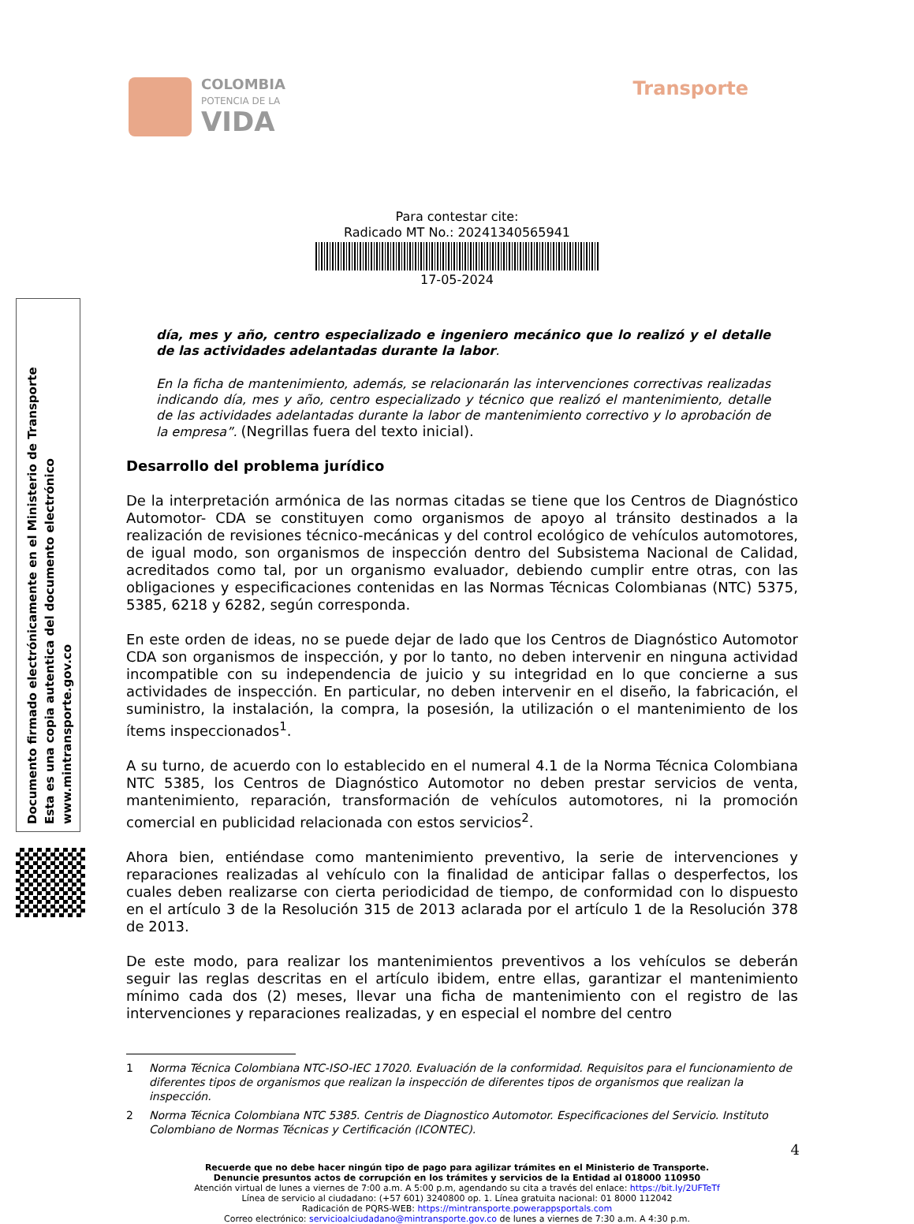COLOMBIA
POTENCIA DE LA
VIDA
Transporte
Para contestar cite:
Radicado MT No.: 20241340565941
17-05-2024
día, mes y año, centro especializado e ingeniero mecánico que lo realizó y el detalle de las actividades adelantadas durante la labor.
En la ficha de mantenimiento, además, se relacionarán las intervenciones correctivas realizadas indicando día, mes y año, centro especializado y técnico que realizó el mantenimiento, detalle de las actividades adelantadas durante la labor de mantenimiento correctivo y lo aprobación de la empresa”. (Negrillas fuera del texto inicial).
Desarrollo del problema jurídico
De la interpretación armónica de las normas citadas se tiene que los Centros de Diagnóstico Automotor- CDA se constituyen como organismos de apoyo al tránsito destinados a la realización de revisiones técnico-mecánicas y del control ecológico de vehículos automotores, de igual modo, son organismos de inspección dentro del Subsistema Nacional de Calidad, acreditados como tal, por un organismo evaluador, debiendo cumplir entre otras, con las obligaciones y especificaciones contenidas en las Normas Técnicas Colombianas (NTC) 5375, 5385, 6218 y 6282, según corresponda.
En este orden de ideas, no se puede dejar de lado que los Centros de Diagnóstico Automotor CDA son organismos de inspección, y por lo tanto, no deben intervenir en ninguna actividad incompatible con su independencia de juicio y su integridad en lo que concierne a sus actividades de inspección. En particular, no deben intervenir en el diseño, la fabricación, el suministro, la instalación, la compra, la posesión, la utilización o el mantenimiento de los ítems inspeccionados<sup>1</sup>.
A su turno, de acuerdo con lo establecido en el numeral 4.1 de la Norma Técnica Colombiana NTC 5385, los Centros de Diagnóstico Automotor no deben prestar servicios de venta, mantenimiento, reparación, transformación de vehículos automotores, ni la promoción comercial en publicidad relacionada con estos servicios<sup>2</sup>.
Ahora bien, entiéndase como mantenimiento preventivo, la serie de intervenciones y reparaciones realizadas al vehículo con la finalidad de anticipar fallas o desperfectos, los cuales deben realizarse con cierta periodicidad de tiempo, de conformidad con lo dispuesto en el artículo 3 de la Resolución 315 de 2013 aclarada por el artículo 1 de la Resolución 378 de 2013.
De este modo, para realizar los mantenimientos preventivos a los vehículos se deberán seguir las reglas descritas en el artículo ibidem, entre ellas, garantizar el mantenimiento mínimo cada dos (2) meses, llevar una ficha de mantenimiento con el registro de las intervenciones y reparaciones realizadas, y en especial el nombre del centro
Documento firmado electrónicamente en el Ministerio de Transporte
Esta es una copia autentica del documento electrónico
www.mintransporte.gov.co
1 Norma Técnica Colombiana NTC-ISO-IEC 17020. Evaluación de la conformidad. Requisitos para el funcionamiento de diferentes tipos de organismos que realizan la inspección de diferentes tipos de organismos que realizan la inspección.
2 Norma Técnica Colombiana NTC 5385. Centris de Diagnostico Automotor. Especificaciones del Servicio. Instituto Colombiano de Normas Técnicas y Certificación (ICONTEC).
4
Recuerde que no debe hacer ningún tipo de pago para agilizar trámites en el Ministerio de Transporte.
Denuncie presuntos actos de corrupción en los trámites y servicios de la Entidad al 018000 110950
Atención virtual de lunes a viernes de 7:00 a.m. A 5:00 p.m, agendando su cita a través del enlace: https://bit.ly/2UFTeTf
Línea de servicio al ciudadano: (+57 601) 3240800 op. 1. Línea gratuita nacional: 01 8000 112042
Radicación de PQRS-WEB: https://mintransporte.powerappsportals.com
Correo electrónico: servicioalciudadano@mintransporte.gov.co de lunes a viernes de 7:30 a.m. A 4:30 p.m.